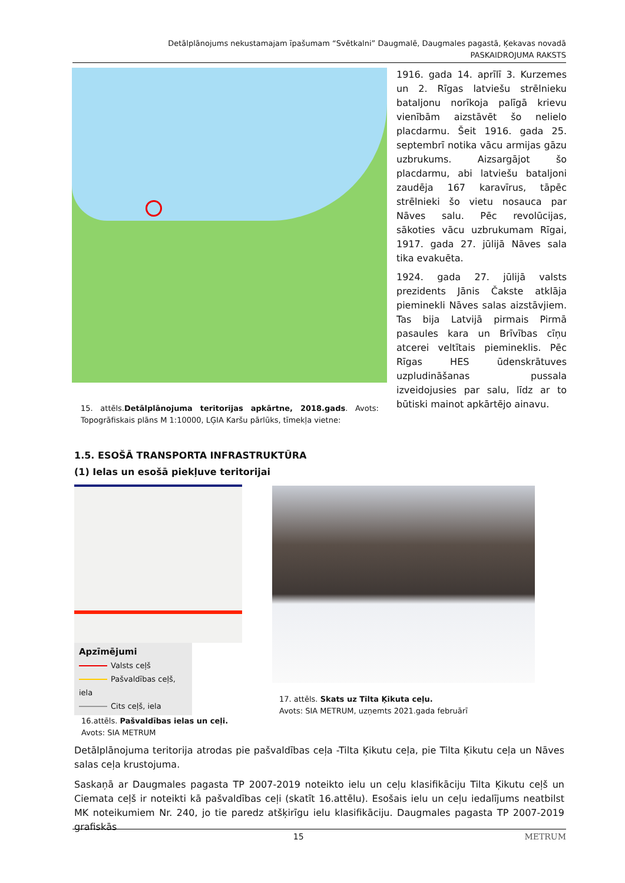Detālplānojums nekustamajam īpašumam “Svētkalni” Daugmalē, Daugmales pagastā, Ķekavas novadā
PASKAIDROJUMA RAKSTS
1916. gada 14. aprīlī 3. Kurzemes un 2. Rīgas latviešu strēlnieku bataljonu norīkoja palīgā krievu vienībām aizstāvēt šo nelielo placdarmu. Šeit 1916. gada 25. septembrī notika vācu armijas gāzu uzbrukums. Aizsargājot šo placdarmu, abi latviešu bataljoni zaudēja 167 karavīrus, tāpēc strēlnieki šo vietu nosauca par Nāves salu. Pēc revolūcijas, sākoties vācu uzbrukumam Rīgai, 1917. gada 27. jūlijā Nāves sala tika evakuēta.
1924. gada 27. jūlijā valsts prezidents Jānis Čakste atklāja pieminekli Nāves salas aizstāvjiem. Tas bija Latvijā pirmais Pirmā pasaules kara un Brīvības cīņu atcerei veltītais piemineklis. Pēc Rīgas HES ūdenskrātuves uzpludināšanas pussala izveidojusies par salu, līdz ar to būtiski mainot apkārtējo ainavu.
15. attēls.Detālplānojuma teritorijas apkārtne, 2018.gads. Avots: Topogrāfiskais plāns M 1:10000, LĢIA Karšu pārlūks, tīmekļa vietne:
1.5. ESOŠĀ TRANSPORTA INFRASTRUKTŪRA
(1) Ielas un esošā piekļuve teritorijai
Apzīmējumi
Valsts ceļš
Pašvaldības ceļš, iela
Cits ceļš, iela
16.attēls. Pašvaldības ielas un ceļi.
Avots: SIA METRUM
17. attēls. Skats uz Tilta Ķikuta ceļu.
Avots: SIA METRUM, uzņemts 2021.gada februārī
Detālplānojuma teritorija atrodas pie pašvaldības ceļa -Tilta Ķikutu ceļa, pie Tilta Ķikutu ceļa un Nāves salas ceļa krustojuma.
Saskaņā ar Daugmales pagasta TP 2007-2019 noteikto ielu un ceļu klasifikāciju Tilta Ķikutu ceļš un Ciemata ceļš ir noteikti kā pašvaldības ceļi (skatīt 16.attēlu). Esošais ielu un ceļu iedalījums neatbilst MK noteikumiem Nr. 240, jo tie paredz atšķirīgu ielu klasifikāciju. Daugmales pagasta TP 2007-2019 grafiskās
15 METRUM